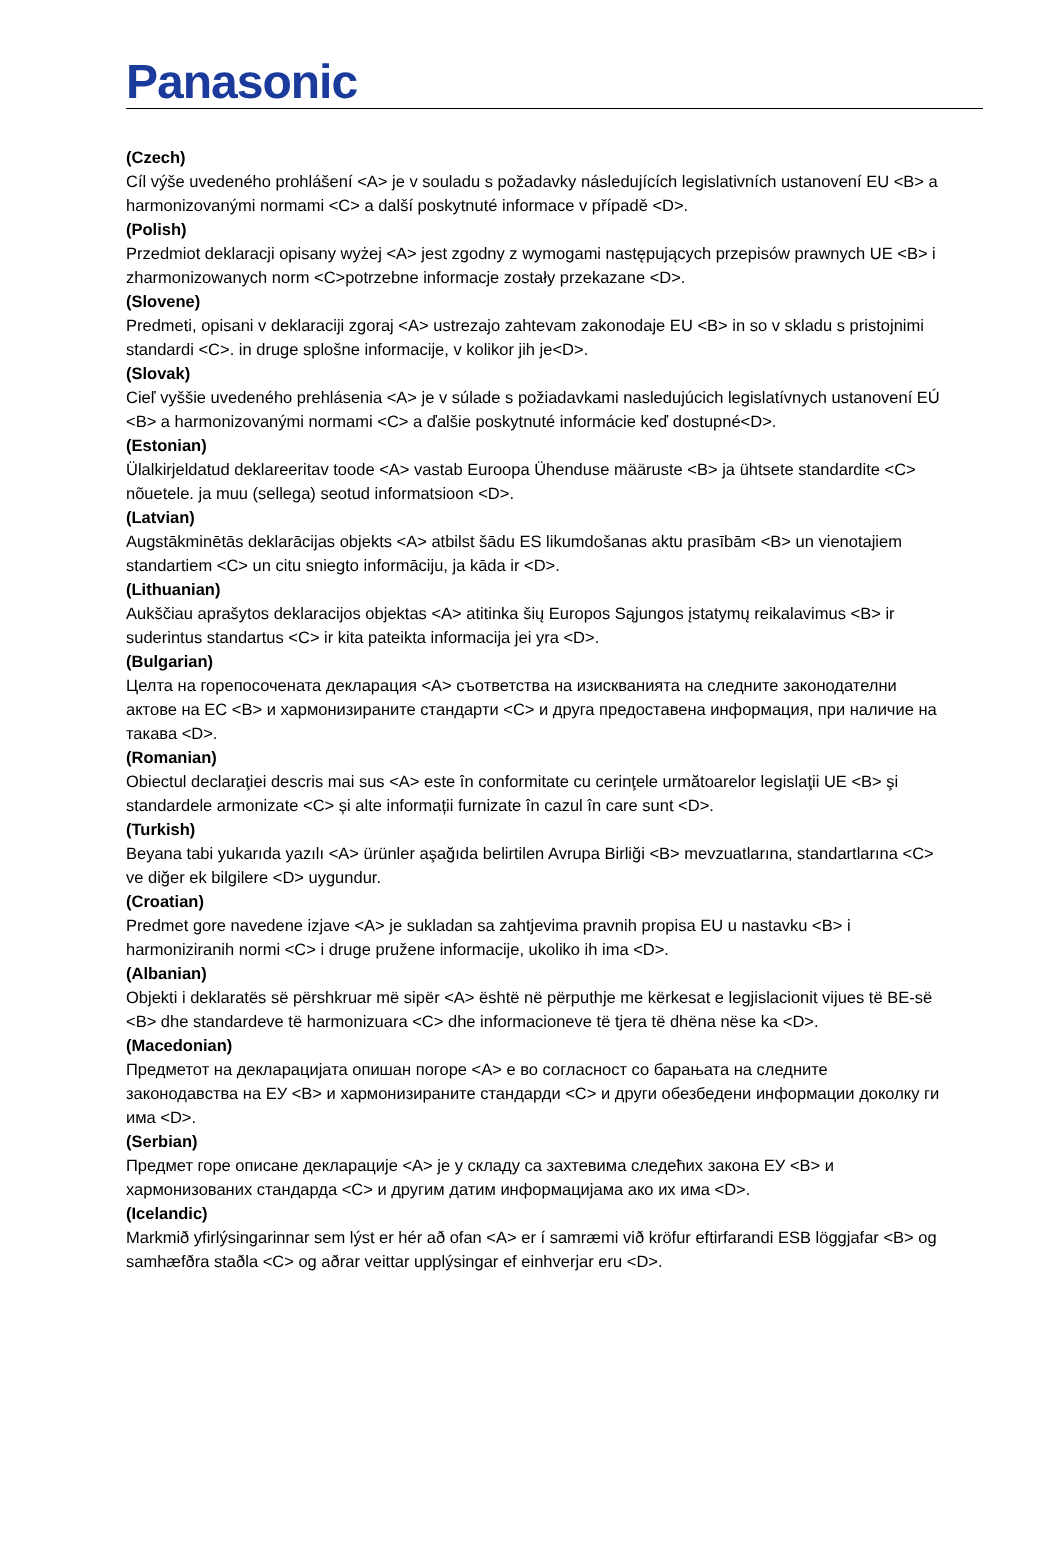Panasonic
(Czech)
Cíl výše uvedeného prohlášení <A> je v souladu s požadavky následujících legislativních ustanovení EU <B> a harmonizovanými normami <C> a další poskytnuté informace v případě <D>.
(Polish)
Przedmiot deklaracji opisany wyżej <A> jest zgodny z wymogami następujących przepisów prawnych UE <B> i zharmonizowanych norm <C>potrzebne informacje zostały przekazane <D>.
(Slovene)
Predmeti, opisani v deklaraciji zgoraj <A> ustrezajo zahtevam zakonodaje EU <B> in so v skladu s pristojnimi standardi <C>. in druge splošne informacije, v kolikor jih je<D>.
(Slovak)
Cieľ vyššie uvedeného prehlásenia <A> je v súlade s požiadavkami nasledujúcich legislatívnych ustanovení EÚ <B> a harmonizovanými normami <C> a ďalšie poskytnuté informácie keď dostupné<D>.
(Estonian)
Ülalkirjeldatud deklareeritav toode <A> vastab Euroopa Ühenduse määruste <B> ja ühtsete standardite <C> nõuetele. ja muu (sellega) seotud informatsioon <D>.
(Latvian)
Augstākminētās deklarācijas objekts <A> atbilst šādu ES likumdošanas aktu prasībām <B> un vienotajiem standartiem <C> un citu sniegto informāciju, ja kāda ir <D>.
(Lithuanian)
Aukščiau aprašytos deklaracijos objektas <A> atitinka šių Europos Sąjungos įstatymų reikalavimus <B> ir suderintus standartus <C> ir kita pateikta informacija jei yra <D>.
(Bulgarian)
Целта на горепосочената декларация <A> съответства на изискванията на следните законодателни актове на ЕС <B> и хармонизираните стандарти <C> и друга предоставена информация, при наличие на такава <D>.
(Romanian)
Obiectul declaraţiei descris mai sus <A> este în conformitate cu cerinţele următoarelor legislaţii UE <B> şi standardele armonizate <C> și alte informații furnizate în cazul în care sunt <D>.
(Turkish)
Beyana tabi yukarıda yazılı <A> ürünler aşağıda belirtilen Avrupa Birliği <B> mevzuatlarına, standartlarına <C> ve diğer ek bilgilere <D> uygundur.
(Croatian)
Predmet gore navedene izjave <A> je sukladan sa zahtjevima pravnih propisa EU u nastavku <B> i harmoniziranih normi <C> i druge pružene informacije, ukoliko ih ima <D>.
(Albanian)
Objekti i deklaratës së përshkruar më sipër <A> është në përputhje me kërkesat e legjislacionit vijues të BE-së <B> dhe standardeve të harmonizuara <C> dhe informacioneve të tjera të dhëna nëse ka <D>.
(Macedonian)
Предметот на декларацијата опишан погоре <A> е во согласност со барањата на следните законодавства на ЕУ <B> и хармонизираните стандарди <C> и други обезбедени информации доколку ги има <D>.
(Serbian)
Предмет горе описане декларације <A> је у складу са захтевима следећих закона ЕУ <B> и хармонизованих стандарда <C> и другим датим информацијама ако их има <D>.
(Icelandic)
Markmið yfirlýsingarinnar sem lýst er hér að ofan <A> er í samræmi við kröfur eftirfarandi ESB löggjafar <B> og samhæfðra staðla <C> og aðrar veittar upplýsingar ef einhverjar eru <D>.